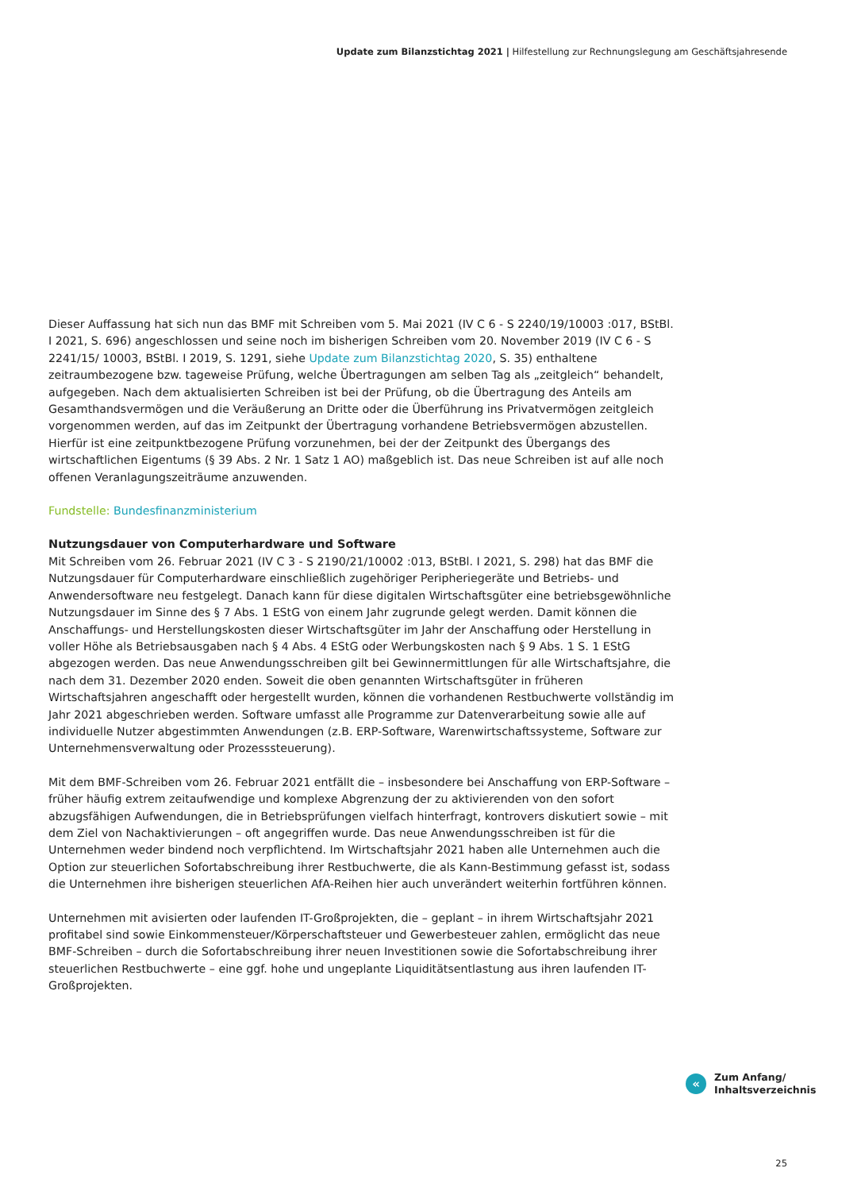Update zum Bilanzstichtag 2021 | Hilfestellung zur Rechnungslegung am Geschäftsjahresende
Dieser Auffassung hat sich nun das BMF mit Schreiben vom 5. Mai 2021 (IV C 6 - S 2240/19/10003 :017, BStBl. I 2021, S. 696) angeschlossen und seine noch im bisherigen Schreiben vom 20. November 2019 (IV C 6 - S 2241/15/ 10003, BStBl. I 2019, S. 1291, siehe Update zum Bilanzstichtag 2020, S. 35) enthaltene zeitraumbezogene bzw. tageweise Prüfung, welche Übertragungen am selben Tag als „zeitgleich“ behandelt, aufgegeben. Nach dem aktualisierten Schreiben ist bei der Prüfung, ob die Übertragung des Anteils am Gesamthandsvermögen und die Veräußerung an Dritte oder die Überführung ins Privatvermögen zeitgleich vorgenommen werden, auf das im Zeitpunkt der Übertragung vorhandene Betriebsvermögen abzustellen. Hierfür ist eine zeitpunktbezogene Prüfung vorzunehmen, bei der der Zeitpunkt des Übergangs des wirtschaftlichen Eigentums (§ 39 Abs. 2 Nr. 1 Satz 1 AO) maßgeblich ist. Das neue Schreiben ist auf alle noch offenen Veranlagungszeiträume anzuwenden.
Fundstelle: Bundesfinanzministerium
Nutzungsdauer von Computerhardware und Software
Mit Schreiben vom 26. Februar 2021 (IV C 3 - S 2190/21/10002 :013, BStBl. I 2021, S. 298) hat das BMF die Nutzungsdauer für Computerhardware einschließlich zugehöriger Peripheriegeräte und Betriebs- und Anwendersoftware neu festgelegt. Danach kann für diese digitalen Wirtschaftsgüter eine betriebsgewöhnliche Nutzungsdauer im Sinne des § 7 Abs. 1 EStG von einem Jahr zugrunde gelegt werden. Damit können die Anschaffungs- und Herstellungskosten dieser Wirtschaftsgüter im Jahr der Anschaffung oder Herstellung in voller Höhe als Betriebsausgaben nach § 4 Abs. 4 EStG oder Werbungskosten nach § 9 Abs. 1 S. 1 EStG abgezogen werden. Das neue Anwendungsschreiben gilt bei Gewinnermittlungen für alle Wirtschaftsjahre, die nach dem 31. Dezember 2020 enden. Soweit die oben genannten Wirtschaftsgüter in früheren Wirtschaftsjahren angeschafft oder hergestellt wurden, können die vorhandenen Restbuchwerte vollständig im Jahr 2021 abgeschrieben werden. Software umfasst alle Programme zur Datenverarbeitung sowie alle auf individuelle Nutzer abgestimmten Anwendungen (z.B. ERP-Software, Warenwirtschaftssysteme, Software zur Unternehmensverwaltung oder Prozesssteuerung).
Mit dem BMF-Schreiben vom 26. Februar 2021 entfällt die – insbesondere bei Anschaffung von ERP-Software – früher häufig extrem zeitaufwendige und komplexe Abgrenzung der zu aktivierenden von den sofort abzugsfähigen Aufwendungen, die in Betriebsprüfungen vielfach hinterfragt, kontrovers diskutiert sowie – mit dem Ziel von Nachaktivierungen – oft angegriffen wurde. Das neue Anwendungsschreiben ist für die Unternehmen weder bindend noch verpflichtend. Im Wirtschaftsjahr 2021 haben alle Unternehmen auch die Option zur steuerlichen Sofortabschreibung ihrer Restbuchwerte, die als Kann-Bestimmung gefasst ist, sodass die Unternehmen ihre bisherigen steuerlichen AfA-Reihen hier auch unverändert weiterhin fortführen können.
Unternehmen mit avisierten oder laufenden IT-Großprojekten, die – geplant – in ihrem Wirtschaftsjahr 2021 profitabel sind sowie Einkommensteuer/Körperschaftsteuer und Gewerbesteuer zahlen, ermöglicht das neue BMF-Schreiben – durch die Sofortabschreibung ihrer neuen Investitionen sowie die Sofortabschreibung ihrer steuerlichen Restbuchwerte – eine ggf. hohe und ungeplante Liquiditätsentlastung aus ihren laufenden IT-Großprojekten.
«
Zum Anfang/
Inhaltsverzeichnis
25